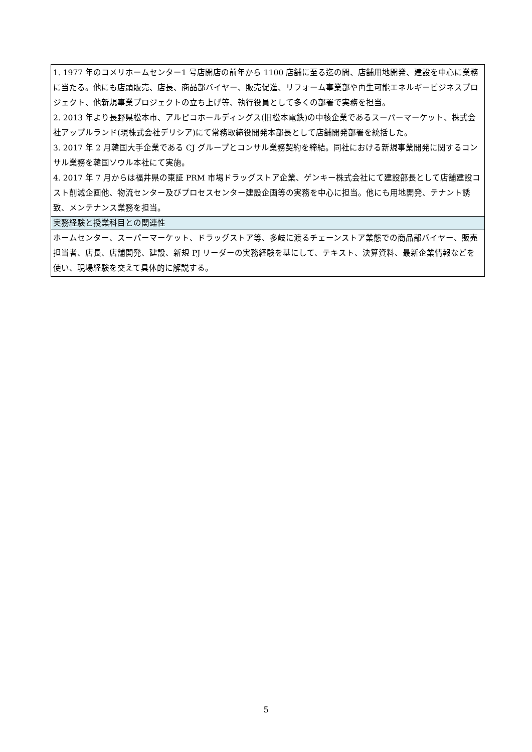| 1. 1977 年のコメリホームセンター1 号店開店の前年から 1100 店舗に至る迄の間、店舗用地開発、建設を中心に業務に当たる。他にも店頭販売、店長、商品部バイヤー、販売促進、リフォーム事業部や再生可能エネルギービジネスプロジェクト、他新規事業プロジェクトの立ち上げ等、執行役員として多くの部署で実務を担当。 2. 2013 年より長野県松本市、アルピコホールディングス(旧松本電鉄)の中核企業であるスーパーマーケット、株式会社アップルランド(現株式会社デリシア)にて常務取締役開発本部長として店舗開発部署を統括した。 3. 2017 年 2 月韓国大手企業である CJ グループとコンサル業務契約を締結。同社における新規事業開発に関するコンサル業務を韓国ソウル本社にて実施。 4. 2017 年 7 月からは福井県の東証 PRM 市場ドラッグストア企業、ゲンキー株式会社にて建設部長として店舗建設コスト削減企画他、物流センター及びプロセスセンター建設企画等の実務を中心に担当。他にも用地開発、テナント誘致、メンテナンス業務を担当。 |
| 実務経験と授業科目との関連性 |
| ホームセンター、スーパーマーケット、ドラッグストア等、多岐に渡るチェーンストア業態での商品部バイヤー、販売担当者、店長、店舗開発、建設、新規 PJ リーダーの実務経験を基にして、テキスト、決算資料、最新企業情報などを使い、現場経験を交えて具体的に解説する。 |
5